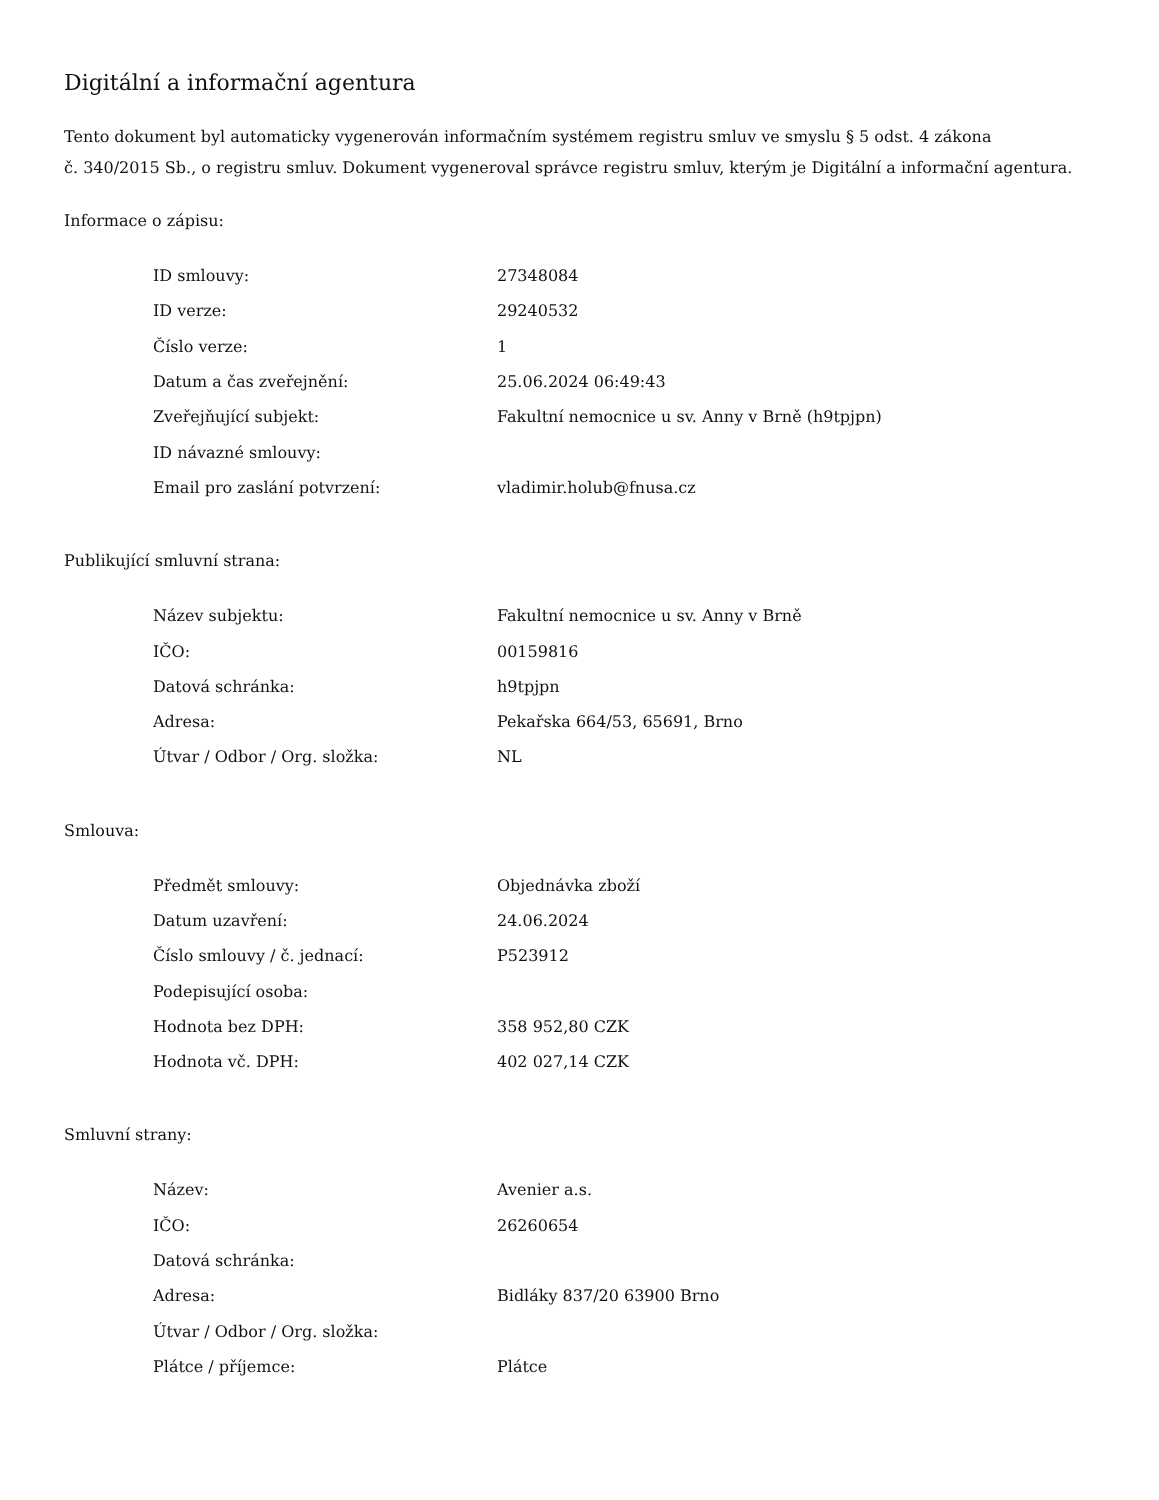Digitální a informační agentura
Tento dokument byl automaticky vygenerován informačním systémem registru smluv ve smyslu § 5 odst. 4 zákona
č. 340/2015 Sb., o registru smluv. Dokument vygeneroval správce registru smluv, kterým je Digitální a informační agentura.
Informace o zápisu:
| ID smlouvy: | 27348084 |
| ID verze: | 29240532 |
| Číslo verze: | 1 |
| Datum a čas zveřejnění: | 25.06.2024 06:49:43 |
| Zveřejňující subjekt: | Fakultní nemocnice u sv. Anny v Brně (h9tpjpn) |
| ID návazné smlouvy: | |
| Email pro zaslání potvrzení: | vladimir.holub@fnusa.cz |
Publikující smluvní strana:
| Název subjektu: | Fakultní nemocnice u sv. Anny v Brně |
| IČO: | 00159816 |
| Datová schránka: | h9tpjpn |
| Adresa: | Pekařska 664/53, 65691, Brno |
| Útvar / Odbor / Org. složka: | NL |
Smlouva:
| Předmět smlouvy: | Objednávka zboží |
| Datum uzavření: | 24.06.2024 |
| Číslo smlouvy / č. jednací: | P523912 |
| Podepisující osoba: | |
| Hodnota bez DPH: | 358 952,80 CZK |
| Hodnota vč. DPH: | 402 027,14 CZK |
Smluvní strany:
| Název: | Avenier a.s. |
| IČO: | 26260654 |
| Datová schránka: | |
| Adresa: | Bidláky 837/20 63900 Brno |
| Útvar / Odbor / Org. složka: | |
| Plátce / příjemce: | Plátce |